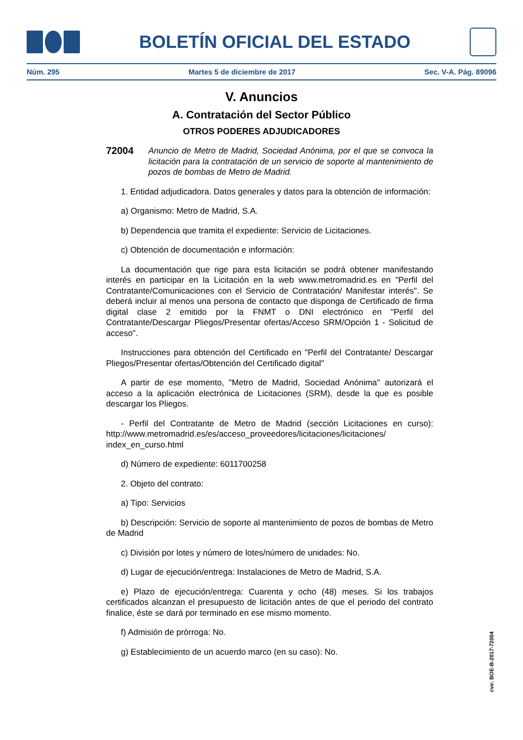BOLETÍN OFICIAL DEL ESTADO
Núm. 295 Martes 5 de diciembre de 2017 Sec. V-A. Pág. 89096
V. Anuncios
A. Contratación del Sector Público
OTROS PODERES ADJUDICADORES
72004 Anuncio de Metro de Madrid, Sociedad Anónima, por el que se convoca la licitación para la contratación de un servicio de soporte al mantenimiento de pozos de bombas de Metro de Madrid.
1. Entidad adjudicadora. Datos generales y datos para la obtención de información:
a) Organismo: Metro de Madrid, S.A.
b) Dependencia que tramita el expediente: Servicio de Licitaciones.
c) Obtención de documentación e información:
La documentación que rige para esta licitación se podrá obtener manifestando interés en participar en la Licitación en la web www.metromadrid.es en "Perfil del Contratante/Comunicaciones con el Servicio de Contratación/ Manifestar interés". Se deberá incluir al menos una persona de contacto que disponga de Certificado de firma digital clase 2 emitido por la FNMT o DNI electrónico en "Perfil del Contratante/Descargar Pliegos/Presentar ofertas/Acceso SRM/Opción 1 - Solicitud de acceso".
Instrucciones para obtención del Certificado en "Perfil del Contratante/ Descargar Pliegos/Presentar ofertas/Obtención del Certificado digital"
A partir de ese momento, "Metro de Madrid, Sociedad Anónima" autorizará el acceso a la aplicación electrónica de Licitaciones (SRM), desde la que es posible descargar los Pliegos.
- Perfil del Contratante de Metro de Madrid (sección Licitaciones en curso): http://www.metromadrid.es/es/acceso_proveedores/licitaciones/licitaciones/ index_en_curso.html
d) Número de expediente: 6011700258
2. Objeto del contrato:
a) Tipo: Servicios
b) Descripción: Servicio de soporte al mantenimiento de pozos de bombas de Metro de Madrid
c) División por lotes y número de lotes/número de unidades: No.
d) Lugar de ejecución/entrega: Instalaciones de Metro de Madrid, S.A.
e) Plazo de ejecución/entrega: Cuarenta y ocho (48) meses. Si los trabajos certificados alcanzan el presupuesto de licitación antes de que el periodo del contrato finalice, éste se dará por terminado en ese mismo momento.
f) Admisión de prórroga: No.
g) Establecimiento de un acuerdo marco (en su caso): No.
cve: BOE-B-2017-72004